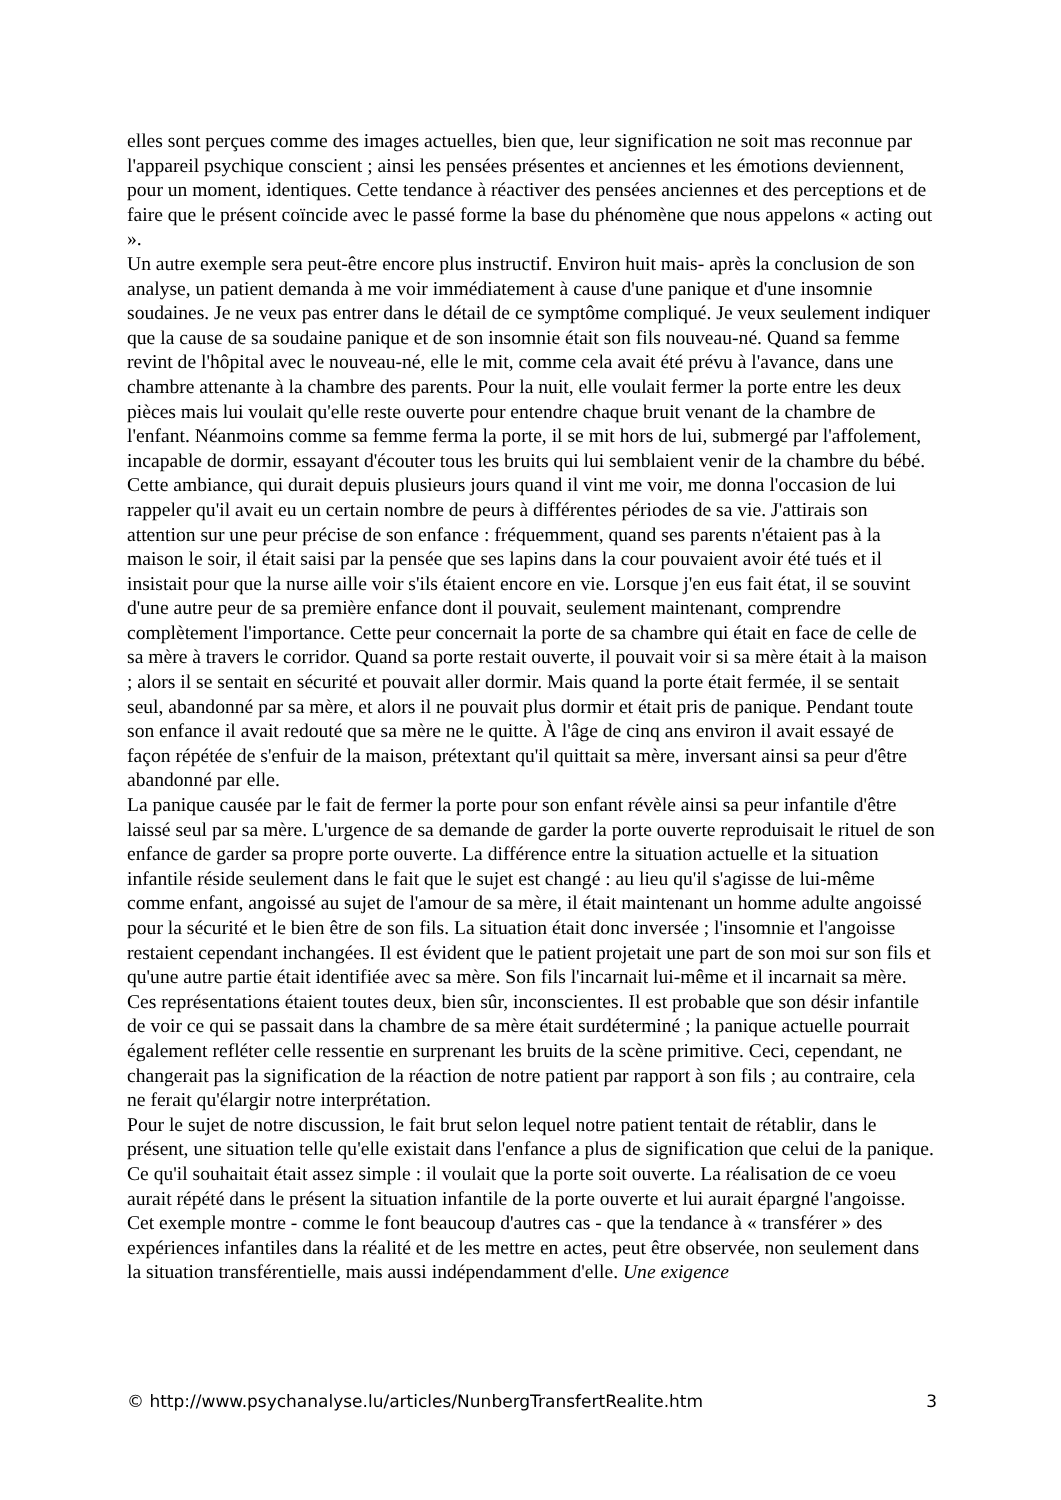elles sont perçues comme des images actuelles, bien que, leur signification ne soit mas reconnue par l'appareil psychique conscient ; ainsi les pensées présentes et anciennes et les émotions deviennent, pour un moment, identiques. Cette tendance à réactiver des pensées anciennes et des perceptions et de faire que le présent coïncide avec le passé forme la base du phénomène que nous appelons « acting out ».
Un autre exemple sera peut-être encore plus instructif. Environ huit mais- après la conclusion de son analyse, un patient demanda à me voir immédiatement à cause d'une panique et d'une insomnie soudaines. Je ne veux pas entrer dans le détail de ce symptôme compliqué. Je veux seulement indiquer que la cause de sa soudaine panique et de son insomnie était son fils nouveau-né. Quand sa femme revint de l'hôpital avec le nouveau-né, elle le mit, comme cela avait été prévu à l'avance, dans une chambre attenante à la chambre des parents. Pour la nuit, elle voulait fermer la porte entre les deux pièces mais lui voulait qu'elle reste ouverte pour entendre chaque bruit venant de la chambre de l'enfant. Néanmoins comme sa femme ferma la porte, il se mit hors de lui, submergé par l'affolement, incapable de dormir, essayant d'écouter tous les bruits qui lui semblaient venir de la chambre du bébé. Cette ambiance, qui durait depuis plusieurs jours quand il vint me voir, me donna l'occasion de lui rappeler qu'il avait eu un certain nombre de peurs à différentes périodes de sa vie. J'attirais son attention sur une peur précise de son enfance : fréquemment, quand ses parents n'étaient pas à la maison le soir, il était saisi par la pensée que ses lapins dans la cour pouvaient avoir été tués et il insistait pour que la nurse aille voir s'ils étaient encore en vie. Lorsque j'en eus fait état, il se souvint d'une autre peur de sa première enfance dont il pouvait, seulement maintenant, comprendre complètement l'importance. Cette peur concernait la porte de sa chambre qui était en face de celle de sa mère à travers le corridor. Quand sa porte restait ouverte, il pouvait voir si sa mère était à la maison ; alors il se sentait en sécurité et pouvait aller dormir. Mais quand la porte était fermée, il se sentait seul, abandonné par sa mère, et alors il ne pouvait plus dormir et était pris de panique. Pendant toute son enfance il avait redouté que sa mère ne le quitte. À l'âge de cinq ans environ il avait essayé de façon répétée de s'enfuir de la maison, prétextant qu'il quittait sa mère, inversant ainsi sa peur d'être abandonné par elle.
La panique causée par le fait de fermer la porte pour son enfant révèle ainsi sa peur infantile d'être laissé seul par sa mère. L'urgence de sa demande de garder la porte ouverte reproduisait le rituel de son enfance de garder sa propre porte ouverte. La différence entre la situation actuelle et la situation infantile réside seulement dans le fait que le sujet est changé : au lieu qu'il s'agisse de lui-même comme enfant, angoissé au sujet de l'amour de sa mère, il était maintenant un homme adulte angoissé pour la sécurité et le bien être de son fils. La situation était donc inversée ; l'insomnie et l'angoisse restaient cependant inchangées. Il est évident que le patient projetait une part de son moi sur son fils et qu'une autre partie était identifiée avec sa mère. Son fils l'incarnait lui-même et il incarnait sa mère. Ces représentations étaient toutes deux, bien sûr, inconscientes. Il est probable que son désir infantile de voir ce qui se passait dans la chambre de sa mère était surdéterminé ; la panique actuelle pourrait également refléter celle ressentie en surprenant les bruits de la scène primitive. Ceci, cependant, ne changerait pas la signification de la réaction de notre patient par rapport à son fils ; au contraire, cela ne ferait qu'élargir notre interprétation.
Pour le sujet de notre discussion, le fait brut selon lequel notre patient tentait de rétablir, dans le présent, une situation telle qu'elle existait dans l'enfance a plus de signification que celui de la panique. Ce qu'il souhaitait était assez simple : il voulait que la porte soit ouverte. La réalisation de ce voeu aurait répété dans le présent la situation infantile de la porte ouverte et lui aurait épargné l'angoisse.
Cet exemple montre - comme le font beaucoup d'autres cas - que la tendance à « transférer » des expériences infantiles dans la réalité et de les mettre en actes, peut être observée, non seulement dans la situation transférentielle, mais aussi indépendamment d'elle. Une exigence
© http://www.psychanalyse.lu/articles/NunbergTransfertRealite.htm 3